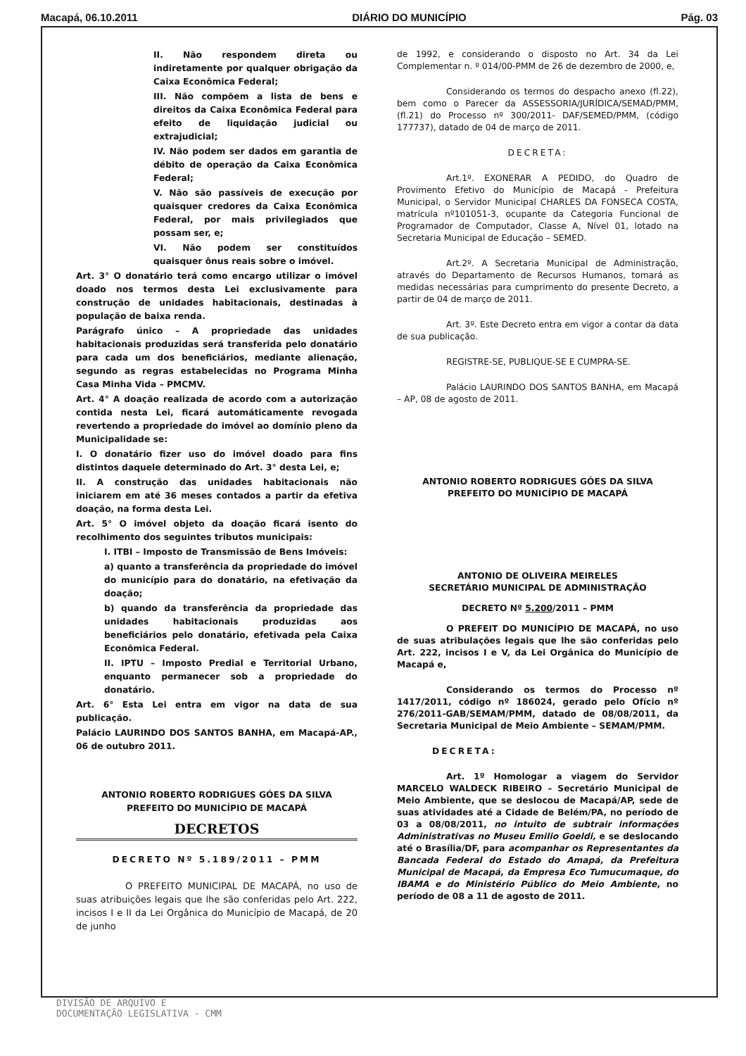Macapá, 06.10.2011 DIÁRIO DO MUNICÍPIO Pág. 03
II. Não respondem direta ou indiretamente por qualquer obrigação da Caixa Econômica Federal;
III. Não compõem a lista de bens e direitos da Caixa Econômica Federal para efeito de liquidação judicial ou extrajudicial;
IV. Não podem ser dados em garantia de débito de operação da Caixa Econômica Federal;
V. Não são passíveis de execução por quaisquer credores da Caixa Econômica Federal, por mais privilegiados que possam ser, e;
VI. Não podem ser constituídos quaisquer ônus reais sobre o imóvel.
Art. 3° O donatário terá como encargo utilizar o imóvel doado nos termos desta Lei exclusivamente para construção de unidades habitacionais, destinadas à população de baixa renda.
Parágrafo único – A propriedade das unidades habitacionais produzidas será transferida pelo donatário para cada um dos beneficiários, mediante alienação, segundo as regras estabelecidas no Programa Minha Casa Minha Vida – PMCMV.
Art. 4° A doação realizada de acordo com a autorização contida nesta Lei, ficará automáticamente revogada revertendo a propriedade do imóvel ao domínio pleno da Municipalidade se:
I. O donatário fizer uso do imóvel doado para fins distintos daquele determinado do Art. 3° desta Lei, e;
II. A construção das unidades habitacionais não iniciarem em até 36 meses contados a partir da efetiva doação, na forma desta Lei.
Art. 5° O imóvel objeto da doação ficará isento do recolhimento dos seguintes tributos municipais:
I. ITBI – Imposto de Transmissão de Bens Imóveis:
a) quanto a transferência da propriedade do imóvel do município para do donatário, na efetivação da doação;
b) quando da transferência da propriedade das unidades habitacionais produzidas aos beneficiários pelo donatário, efetivada pela Caixa Econômica Federal.
II. IPTU – Imposto Predial e Territorial Urbano, enquanto permanecer sob a propriedade do donatário.
Art. 6° Esta Lei entra em vigor na data de sua publicação.
Palácio LAURINDO DOS SANTOS BANHA, em Macapá-AP., 06 de outubro 2011.
ANTONIO ROBERTO RODRIGUES GÓES DA SILVA
PREFEITO DO MUNICÍPIO DE MACAPÁ
DECRETOS
DECRETO Nº 5.189/2011 – PMM
O PREFEITO MUNICIPAL DE MACAPÁ, no uso de suas atribuições legais que lhe são conferidas pelo Art. 222, incisos I e II da Lei Orgânica do Município de Macapá, de 20 de junho
de 1992, e considerando o disposto no Art. 34 da Lei Complementar n. º 014/00-PMM de 26 de dezembro de 2000, e,
Considerando os termos do despacho anexo (fl.22), bem como o Parecer da ASSESSORIA/JURÍDICA/SEMAD/PMM, (fl.21) do Processo nº 300/2011- DAF/SEMED/PMM, (código 177737), datado de 04 de março de 2011.
DECRETA:
Art.1º. EXONERAR A PEDIDO, do Quadro de Provimento Efetivo do Município de Macapá - Prefeitura Municipal, o Servidor Municipal CHARLES DA FONSECA COSTA, matrícula nº101051-3, ocupante da Categoria Funcional de Programador de Computador, Classe A, Nível 01, lotado na Secretaria Municipal de Educação – SEMED.
Art.2º. A Secretaria Municipal de Administração, através do Departamento de Recursos Humanos, tomará as medidas necessárias para cumprimento do presente Decreto, a partir de 04 de março de 2011.
Art. 3º. Este Decreto entra em vigor a contar da data de sua publicação.
REGISTRE-SE, PUBLIQUE-SE E CUMPRA-SE.
Palácio LAURINDO DOS SANTOS BANHA, em Macapá – AP, 08 de agosto de 2011.
ANTONIO ROBERTO RODRIGUES GÓES DA SILVA
PREFEITO DO MUNICÍPIO DE MACAPÁ
ANTONIO DE OLIVEIRA MEIRELES
SECRETÁRIO MUNICIPAL DE ADMINISTRAÇÃO
DECRETO Nº 5.200/2011 – PMM
O PREFEIT DO MUNICÍPIO DE MACAPÁ, no uso de suas atribulações legais que lhe são conferidas pelo Art. 222, incisos I e V, da Lei Orgânica do Município de Macapá e,
Considerando os termos do Processo nº 1417/2011, código nº 186024, gerado pelo Ofício nº 276/2011-GAB/SEMAM/PMM, datado de 08/08/2011, da Secretaria Municipal de Meio Ambiente – SEMAM/PMM.
DECRETA:
Art. 1º Homologar a viagem do Servidor MARCELO WALDECK RIBEIRO – Secretário Municipal de Meio Ambiente, que se deslocou de Macapá/AP, sede de suas atividades até a Cidade de Belém/PA, no período de 03 a 08/08/2011, no intuito de subtrair informações Administrativas no Museu Emilio Goeldi, e se deslocando até o Brasília/DF, para acompanhar os Representantes da Bancada Federal do Estado do Amapá, da Prefeitura Municipal de Macapá, da Empresa Eco Tumucumaque, do IBAMA e do Ministério Público do Meio Ambiente, no período de 08 a 11 de agosto de 2011.
DIVISÃO DE ARQUIVO E
DOCUMENTAÇÃO LEGISLATIVA - CMM